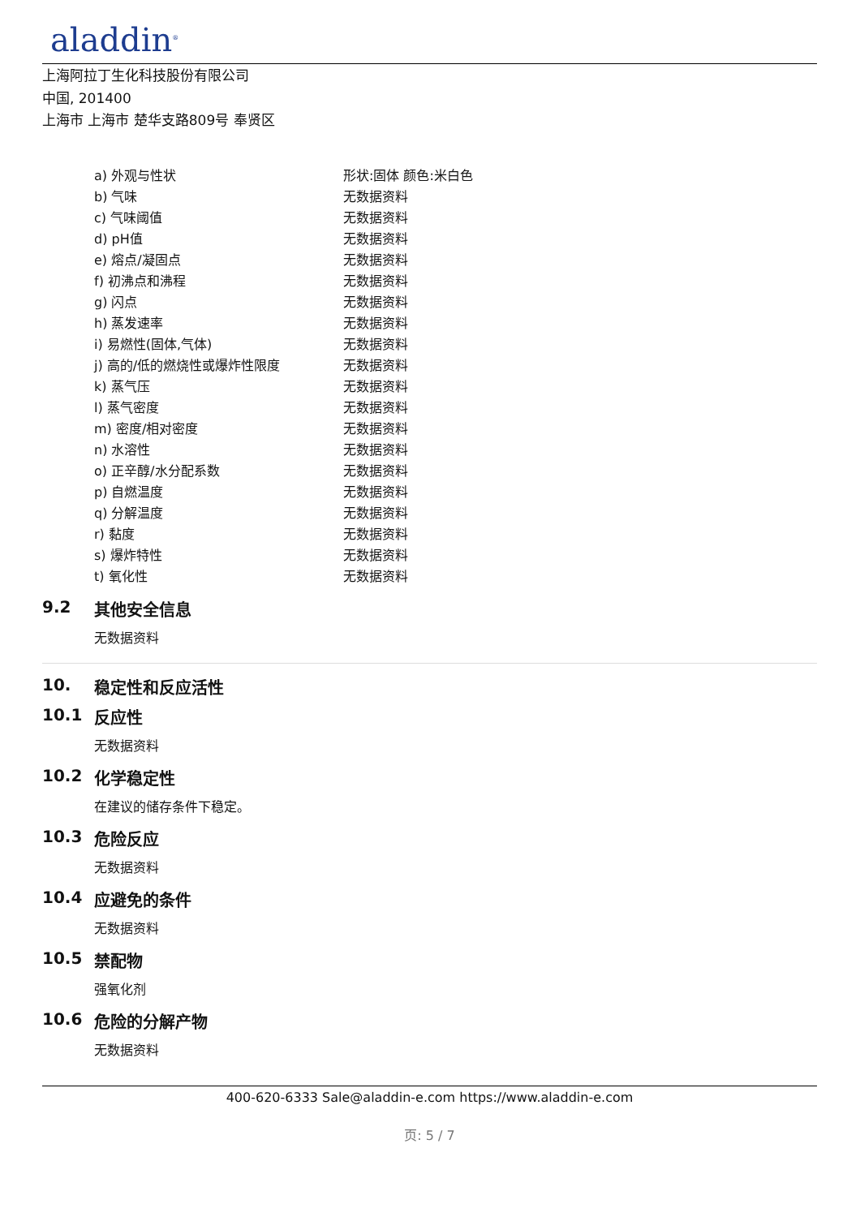aladdin<sup>®</sup>
上海阿拉丁生化科技股份有限公司
中国, 201400
上海市 上海市 楚华支路809号 奉贤区
| a) 外观与性状 | 形状:固体 颜色:米白色 |
| b) 气味 | 无数据资料 |
| c) 气味阈值 | 无数据资料 |
| d) pH值 | 无数据资料 |
| e) 熔点/凝固点 | 无数据资料 |
| f) 初沸点和沸程 | 无数据资料 |
| g) 闪点 | 无数据资料 |
| h) 蒸发速率 | 无数据资料 |
| i) 易燃性(固体,气体) | 无数据资料 |
| j) 高的/低的燃烧性或爆炸性限度 | 无数据资料 |
| k) 蒸气压 | 无数据资料 |
| l) 蒸气密度 | 无数据资料 |
| m) 密度/相对密度 | 无数据资料 |
| n) 水溶性 | 无数据资料 |
| o) 正辛醇/水分配系数 | 无数据资料 |
| p) 自燃温度 | 无数据资料 |
| q) 分解温度 | 无数据资料 |
| r) 黏度 | 无数据资料 |
| s) 爆炸特性 | 无数据资料 |
| t) 氧化性 | 无数据资料 |
9.2 其他安全信息
无数据资料
10. 稳定性和反应活性
10.1 反应性
无数据资料
10.2 化学稳定性
在建议的储存条件下稳定。
10.3 危险反应
无数据资料
10.4 应避免的条件
无数据资料
10.5 禁配物
强氧化剂
10.6 危险的分解产物
无数据资料
400-620-6333 Sale@aladdin-e.com https://www.aladdin-e.com
页: 5 / 7